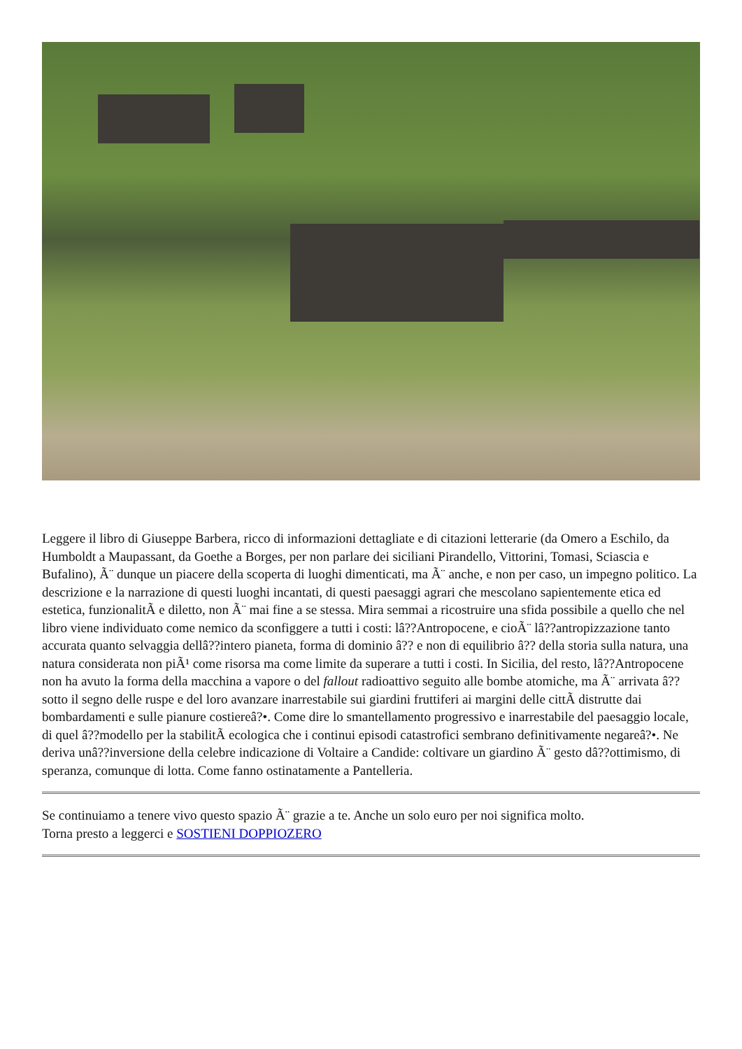Leggere il libro di Giuseppe Barbera, ricco di informazioni dettagliate e di citazioni letterarie (da Omero a Eschilo, da Humboldt a Maupassant, da Goethe a Borges, per non parlare dei siciliani Pirandello, Vittorini, Tomasi, Sciascia e Bufalino), Ã¨ dunque un piacere della scoperta di luoghi dimenticati, ma Ã¨ anche, e non per caso, un impegno politico. La descrizione e la narrazione di questi luoghi incantati, di questi paesaggi agrari che mescolano sapientemente etica ed estetica, funzionalitÃ e diletto, non Ã¨ mai fine a se stessa. Mira semmai a ricostruire una sfida possibile a quello che nel libro viene individuato come nemico da sconfiggere a tutti i costi: lâ??Antropocene, e cioÃ¨ lâ??antropizzazione tanto accurata quanto selvaggia dellâ??intero pianeta, forma di dominio â?? e non di equilibrio â?? della storia sulla natura, una natura considerata non piÃ¹ come risorsa ma come limite da superare a tutti i costi. In Sicilia, del resto, lâ??Antropocene non ha avuto la forma della macchina a vapore o del fallout radioattivo seguito alle bombe atomiche, ma Ã¨ arrivata â??sotto il segno delle ruspe e del loro avanzare inarrestabile sui giardini fruttiferi ai margini delle cittÃ distrutte dai bombardamenti e sulle pianure costiereâ?•. Come dire lo smantellamento progressivo e inarrestabile del paesaggio locale, di quel â??modello per la stabilitÃ ecologica che i continui episodi catastrofici sembrano definitivamente negareâ?•. Ne deriva unâ??inversione della celebre indicazione di Voltaire a Candide: coltivare un giardino Ã¨ gesto dâ??ottimismo, di speranza, comunque di lotta. Come fanno ostinatamente a Pantelleria.
Se continuiamo a tenere vivo questo spazio Ã¨ grazie a te. Anche un solo euro per noi significa molto.
Torna presto a leggerci e SOSTIENI DOPPIOZERO